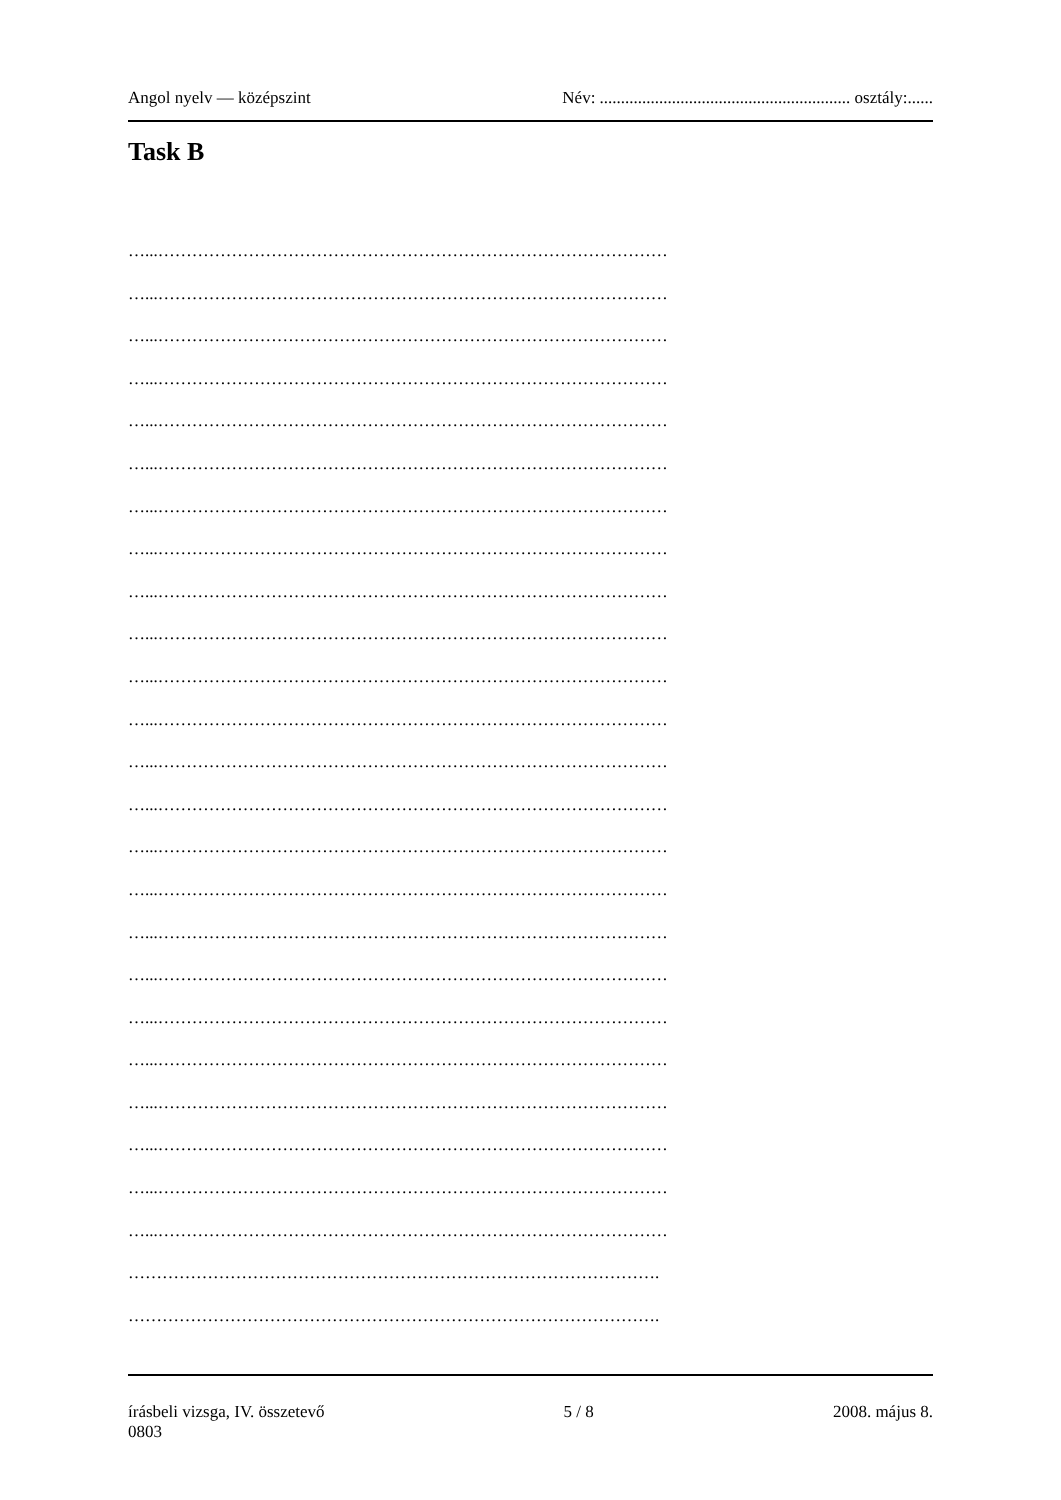Angol nyelv — középszint Név: ........................................................... osztály:......
Task B
…...………………………………………………………………………………
…...………………………………………………………………………………
…...………………………………………………………………………………
…...………………………………………………………………………………
…...………………………………………………………………………………
…...………………………………………………………………………………
…...………………………………………………………………………………
…...………………………………………………………………………………
…...………………………………………………………………………………
…...………………………………………………………………………………
…...………………………………………………………………………………
…...………………………………………………………………………………
…...………………………………………………………………………………
…...………………………………………………………………………………
…...………………………………………………………………………………
…...………………………………………………………………………………
…...………………………………………………………………………………
…...………………………………………………………………………………
…...………………………………………………………………………………
…...………………………………………………………………………………
…...………………………………………………………………………………
…...………………………………………………………………………………
…...………………………………………………………………………………
…...………………………………………………………………………………
………………………………………………………………………………….
………………………………………………………………………………….
írásbeli vizsga, IV. összetevő
0803 5 / 8 2008. május 8.